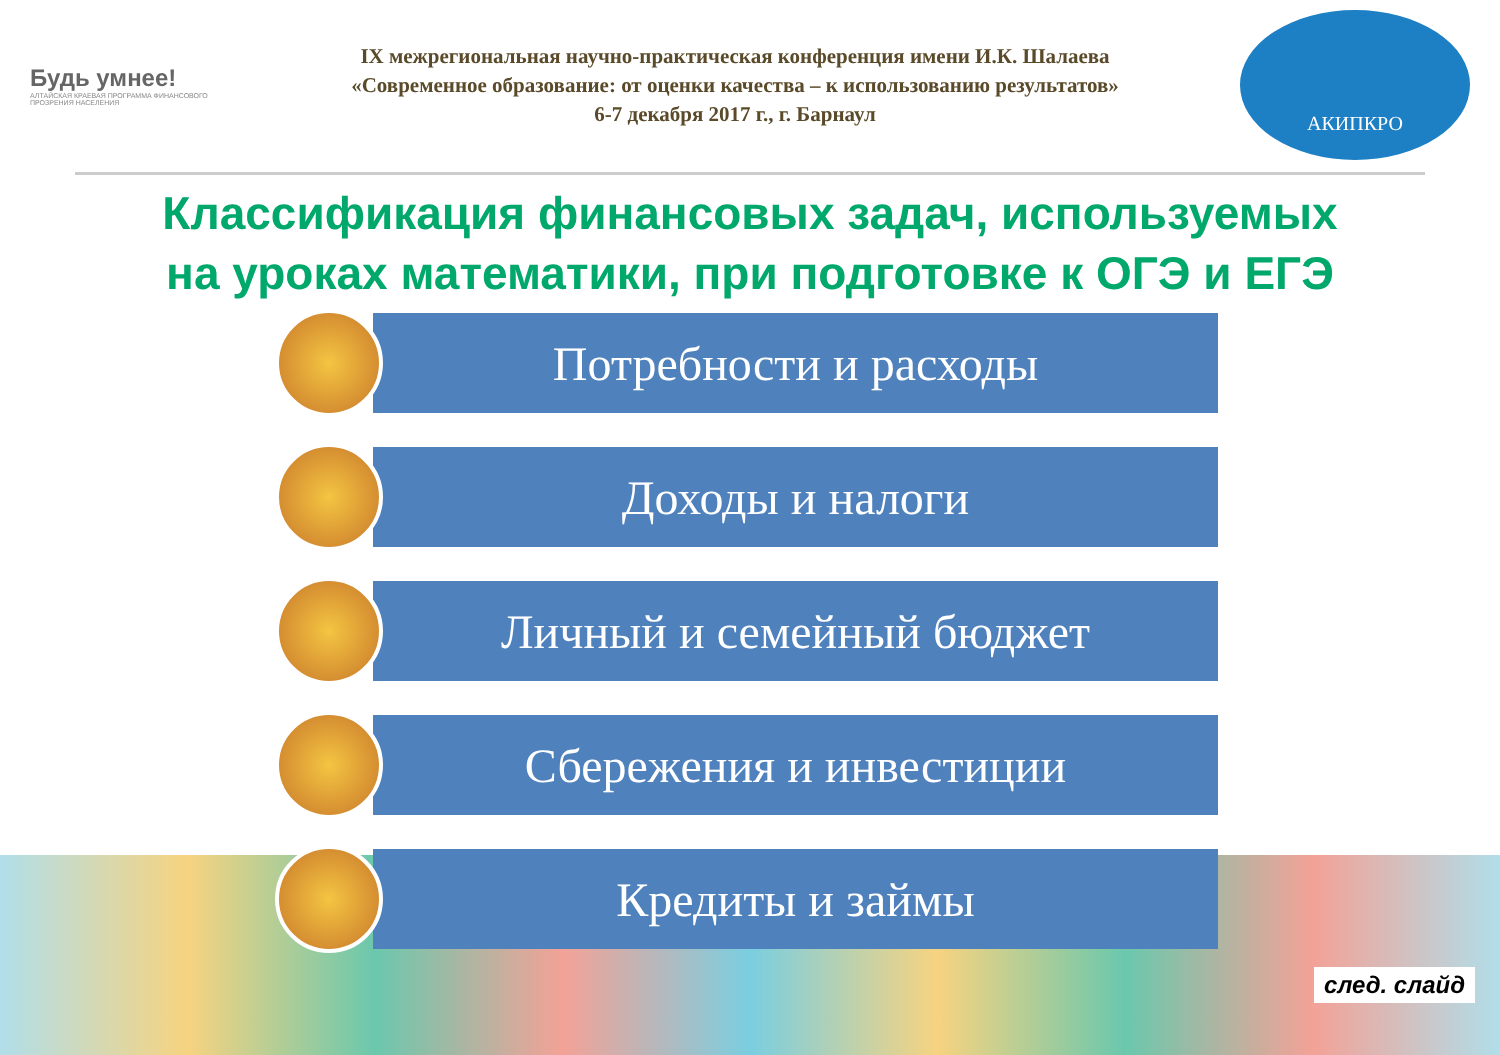Будь умнее!
АЛТАЙСКАЯ КРАЕВАЯ ПРОГРАММА ФИНАНСОВОГО ПРОЗРЕНИЯ НАСЕЛЕНИЯ
IX межрегиональная научно-практическая конференция имени И.К. Шалаева
«Современное образование: от оценки качества – к использованию результатов»
6-7 декабря 2017 г., г. Барнаул
АКИПКРО
Классификация финансовых задач, используемых
на уроках математики, при подготовке к ОГЭ и ЕГЭ
Потребности и расходы
Доходы и налоги
Личный и семейный бюджет
Сбережения и инвестиции
Кредиты и займы
след. слайд